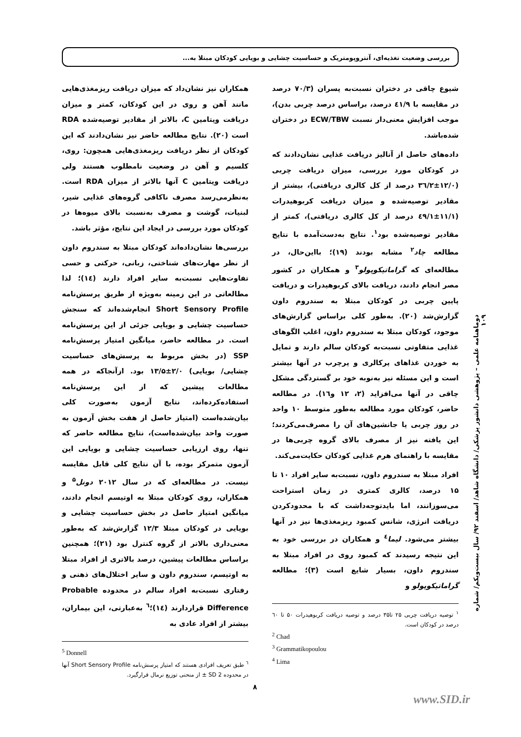بررسی وضعیت تغذیه‌ای، آنتروپومتریک و حساسیت چشایی و بویایی کودکان مبتلا به...
شیوع چاقی در دختران نسبت‌به پسران (۷۰/۳ درصد در مقایسه با ٤١/٩ درصد، براساس درصد چربی بدن)، موجب افزایش معنی‌دار نسبت ECW/TBW در دختران شده‌باشد.
داده‌های حاصل از آنالیز دریافت غذایی نشان‌دادند که در کودکان مورد بررسی، میزان دریافت چربی (۱۲/۰±۳٦/۲ درصد از کل کالری دریافتی)، بیشتر از مقادیر توصیه‌شده و میزان دریافت کربوهیدرات (۱۱/۱±٤۹/۱ درصد از کل کالری دریافتی)، کمتر از مقادیر توصیه‌شده بود<sup>۱</sup>. نتایج به‌دست‌آمده با نتایج مطالعه چاد<sup>۲</sup> مشابه بودند (۱۹)؛ بااین‌حال، در مطالعه‌ای که گراماتیکوپولو<sup>۳</sup> و همکاران در کشور مصر انجام دادند، دریافت بالای کربوهیدرات و دریافت پایین چربی در کودکان مبتلا به سندروم داون گزارش‌شد (۲۰). به‌طور کلی براساس گزارش‌های موجود، کودکان مبتلا به سندروم داون، اغلب الگوهای غذایی متفاوتی نسبت‌به کودکان سالم دارند و تمایل به خوردن غذاهای پرکالری و پرچرب در آنها بیشتر است و این مسئله نیز به‌نوبه خود بر گستردگی مشکل چاقی در آنها می‌افزاید (۲، ۱۲ و١٦). در مطالعه حاضر، کودکان مورد مطالعه به‌طور متوسط ۱۰ واحد در روز چربی یا جانشین‌های آن را مصرف‌می‌کردند؛ این یافته نیز از مصرف بالای گروه چربی‌ها در مقایسه با راهنمای هرم غذایی کودکان حکایت‌می‌کند.
افراد مبتلا به سندروم داون، نسبت‌به سایر افراد ۱۰ تا ۱۵ درصد، کالری کمتری در زمان استراحت می‌سوزانند، اما بایدتوجه‌داشت که با محدودکردن دریافت انرژی، شانس کمبود ریزمغذی‌ها نیز در آنها بیشتر می‌شود. لیما<sup>٤</sup> و همکاران در بررسی خود به این نتیجه رسیدند که کمبود روی در افراد مبتلا به سندروم داون، بسیار شایع است (۳)؛ مطالعه گراماتیکوپولو و
<sup>۱</sup> توصیه دریافت چربی ۲۵ تا۳۵ درصد و توصیه دریافت کربوهیدرات ۵۰ تا ٦۰ درصد در کودکان است.
<sup>2</sup> Chad
<sup>3</sup> Grammatikopoulou
<sup>4</sup> Lima
همکاران نیز نشان‌داد که میزان دریافت ریزمغذی‌هایی مانند آهن و روی در این کودکان، کمتر و میزان دریافت ویتامین C، بالاتر از مقادیر توصیه‌شده RDA است (۲۰). نتایج مطالعه حاضر نیز نشان‌دادند که این کودکان از نظر دریافت ریزمغذی‌هایی همچون: روی، کلسیم و آهن در وضعیت نامطلوب هستند ولی دریافت ویتامین C آنها بالاتر از میزان RDA است. به‌نظرمی‌رسد مصرف ناکافی گروه‌های غذایی شیر، لبنیات، گوشت و مصرف به‌نسبت بالای میوه‌ها در کودکان مورد بررسی در ایجاد این نتایج، مؤثر باشد.
بررسی‌ها نشان‌داده‌اند کودکان مبتلا به سندروم داون از نظر مهارت‌های شناختی، زبانی، حرکتی و حسی تفاوت‌هایی نسبت‌به سایر افراد دارند (١٤)؛ لذا مطالعاتی در این زمینه به‌ویژه از طریق پرسش‌نامه Short Sensory Profile انجام‌شده‌اند که سنجش حساسیت چشایی و بویایی جزئی از این پرسش‌نامه است. در مطالعه حاضر، میانگین امتیاز پرسش‌نامه SSP (در بخش مربوط به پرسش‌های حساسیت چشایی/ بویایی) ۲/۰±۱۳/۵ بود. ازآنجاکه در همه مطالعات پیشین که از این پرسش‌نامه استفاده‌کرده‌اند، نتایج آزمون به‌صورت کلی بیان‌شده‌است (امتیاز حاصل از هفت بخش آزمون به صورت واحد بیان‌شده‌است)، نتایج مطالعه حاضر که تنها، روی ارزیابی حساسیت چشایی و بویایی این آزمون متمرکز بوده، با آن نتایج کلی قابل مقایسه نیست. در مطالعه‌ای که در سال ۲۰۱۲ دونل<sup>۵</sup> و همکاران، روی کودکان مبتلا به اوتیسم انجام دادند، میانگین امتیاز حاصل در بخش حساسیت چشایی و بویایی در کودکان مبتلا ۱۲/۳ گزارش‌شد که به‌طور معنی‌داری بالاتر از گروه کنترل بود (۲۱)؛ همچنین براساس مطالعات پیشین، درصد بالاتری از افراد مبتلا به اوتیسم، سندروم داون و سایر اختلال‌های ذهنی و رفتاری نسبت‌به افراد سالم در محدوده Probable Difference قراردارند (١٤)؛<sup>٦</sup> به‌عبارتی، این بیماران، بیشتر از افراد عادی به
<sup>5</sup> Donnell
<sup>٦</sup> طبق تعریف افرادی هستند که امتیاز پرسش‌نامه Short Sensory Profile آنها در محدوده SD 2 ± از منحنی توزیع نرمال قرارگیرد.
دوماهنامه علمی – پژوهشی دانشور پزشکی/ دانشگاه شاهد/ اسفند ۹۲/ سال بیست‌ویکم/ شماره ۱۰۹
۸
www.SID.ir